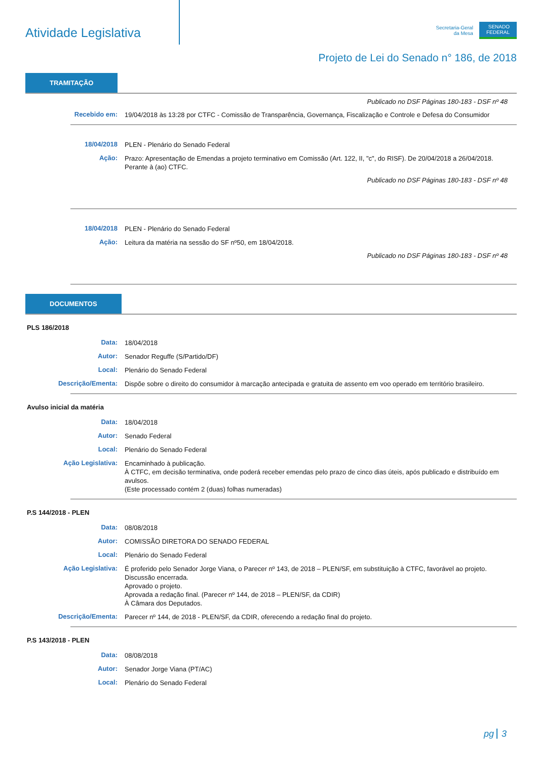Atividade Legislativa
Secretaria-Geral
da Mesa
SENADO
FEDERAL
Projeto de Lei do Senado n° 186, de 2018
TRAMITAÇÃO
Publicado no DSF Páginas 180-183 - DSF nº 48
Recebido em:
19/04/2018 às 13:28 por CTFC - Comissão de Transparência, Governança, Fiscalização e Controle e Defesa do Consumidor
18/04/2018
PLEN - Plenário do Senado Federal
Ação:
Prazo: Apresentação de Emendas a projeto terminativo em Comissão (Art. 122, II, "c", do RISF). De 20/04/2018 a 26/04/2018.
Perante à (ao) CTFC.
Publicado no DSF Páginas 180-183 - DSF nº 48
18/04/2018
PLEN - Plenário do Senado Federal
Ação:
Leitura da matéria na sessão do SF nº50, em 18/04/2018.
Publicado no DSF Páginas 180-183 - DSF nº 48
DOCUMENTOS
PLS 186/2018
Data:
18/04/2018
Autor:
Senador Reguffe (S/Partido/DF)
Local:
Plenário do Senado Federal
Descrição/Ementa:
Dispõe sobre o direito do consumidor à marcação antecipada e gratuita de assento em voo operado em território brasileiro.
Avulso inicial da matéria
Data:
18/04/2018
Autor:
Senado Federal
Local:
Plenário do Senado Federal
Ação Legislativa:
Encaminhado à publicação.
À CTFC, em decisão terminativa, onde poderá receber emendas pelo prazo de cinco dias úteis, após publicado e distribuído em avulsos.
(Este processado contém 2 (duas) folhas numeradas)
P.S 144/2018 - PLEN
Data:
08/08/2018
Autor:
COMISSÃO DIRETORA DO SENADO FEDERAL
Local:
Plenário do Senado Federal
Ação Legislativa:
É proferido pelo Senador Jorge Viana, o Parecer nº 143, de 2018 – PLEN/SF, em substituição à CTFC, favorável ao projeto.
Discussão encerrada.
Aprovado o projeto.
Aprovada a redação final. (Parecer nº 144, de 2018 – PLEN/SF, da CDIR)
À Câmara dos Deputados.
Descrição/Ementa:
Parecer nº 144, de 2018 - PLEN/SF, da CDIR, oferecendo a redação final do projeto.
P.S 143/2018 - PLEN
Data:
08/08/2018
Autor:
Senador Jorge Viana (PT/AC)
Local:
Plenário do Senado Federal
pg 3